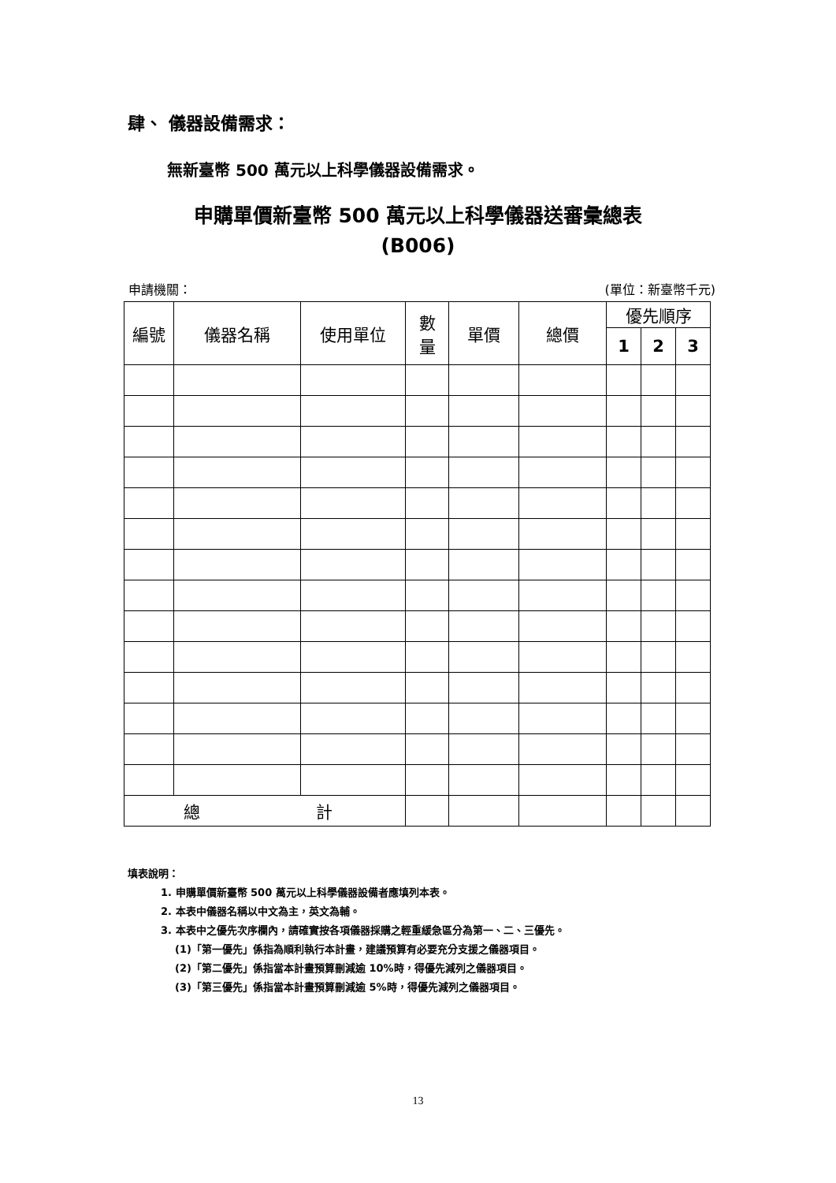肆、 儀器設備需求：
無新臺幣 500 萬元以上科學儀器設備需求。
申購單價新臺幣 500 萬元以上科學儀器送審彙總表
(B006)
申請機關： (單位：新臺幣千元)
| 編號 | 儀器名稱 | 使用單位 | 數 量 | 單價 | 總價 | 優先順序 | | |
| --- | --- | --- | --- | --- | --- | --- | --- | --- |
| | | | | | | 1 | 2 | 3 |
| 總 計 | | | | | | | | |
填表說明：
1. 申購單價新臺幣 500 萬元以上科學儀器設備者應填列本表。
2. 本表中儀器名稱以中文為主，英文為輔。
3. 本表中之優先次序欄內，請確實按各項儀器採購之輕重緩急區分為第一、二、三優先。
(1)「第一優先」係指為順利執行本計畫，建議預算有必要充分支援之儀器項目。
(2)「第二優先」係指當本計畫預算刪減逾 10%時，得優先減列之儀器項目。
(3)「第三優先」係指當本計畫預算刪減逾 5%時，得優先減列之儀器項目。
13